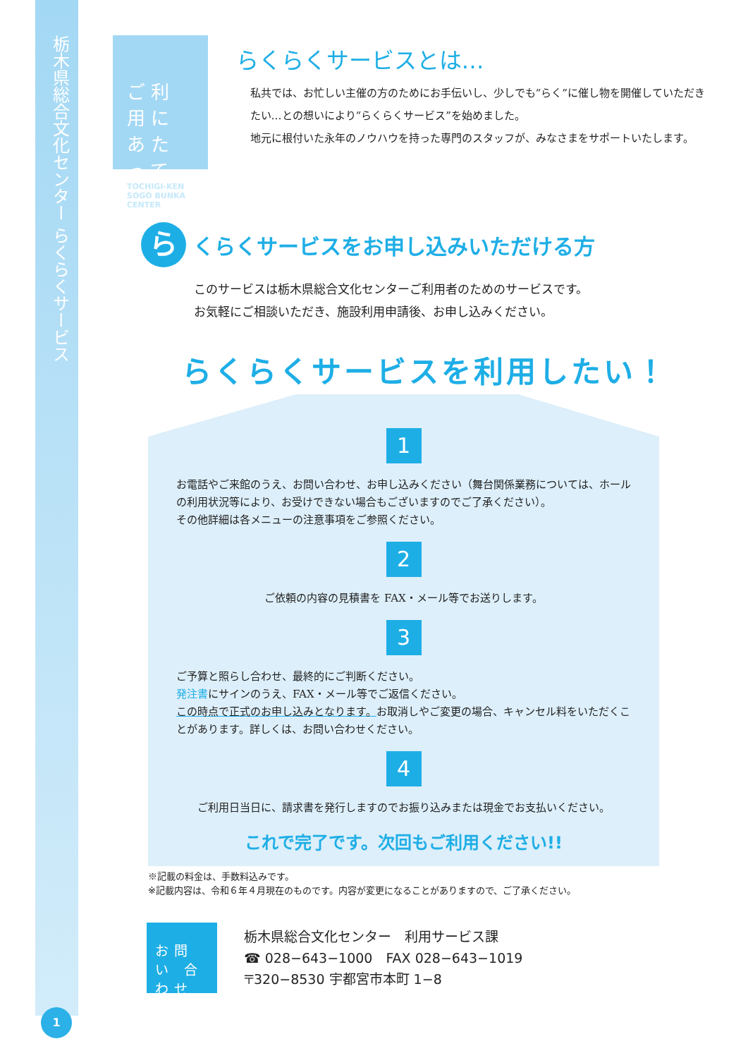栃木県総合文化センター らくらくサービス
ご利用に あたって
TOCHIGI-KEN SOGO BUNKA CENTER
らくらくサービスとは…
私共では、お忙しい主催の方のためにお手伝いし、少しでも“らく”に催し物を開催していただきたい…との想いにより“らくらくサービス”を始めました。
地元に根付いた永年のノウハウを持った専門のスタッフが、みなさまをサポートいたします。
ら
くらくサービスをお申し込みいただける方
このサービスは栃木県総合文化センターご利用者のためのサービスです。
お気軽にご相談いただき、施設利用申請後、お申し込みください。
らくらくサービスを利用したい！
1
お電話やご来館のうえ、お問い合わせ、お申し込みください（舞台関係業務については、ホールの利用状況等により、お受けできない場合もございますのでご了承ください）。
その他詳細は各メニューの注意事項をご参照ください。
2
ご依頼の内容の見積書を FAX・メール等でお送りします。
3
ご予算と照らし合わせ、最終的にご判断ください。
発注書にサインのうえ、FAX・メール等でご返信ください。
この時点で正式のお申し込みとなります。お取消しやご変更の場合、キャンセル料をいただくことがあります。詳しくは、お問い合わせください。
4
ご利用日当日に、請求書を発行しますのでお振り込みまたは現金でお支払いください。
これで完了です。次回もご利用ください!!
※記載の料金は、手数料込みです。
※記載内容は、令和６年４月現在のものです。内容が変更になることがありますので、ご了承ください。
お問い 合わせ
栃木県総合文化センター　利用サービス課
☎ 028−643−1000　FAX 028−643−1019
〒320−8530 宇都宮市本町 1−8
1